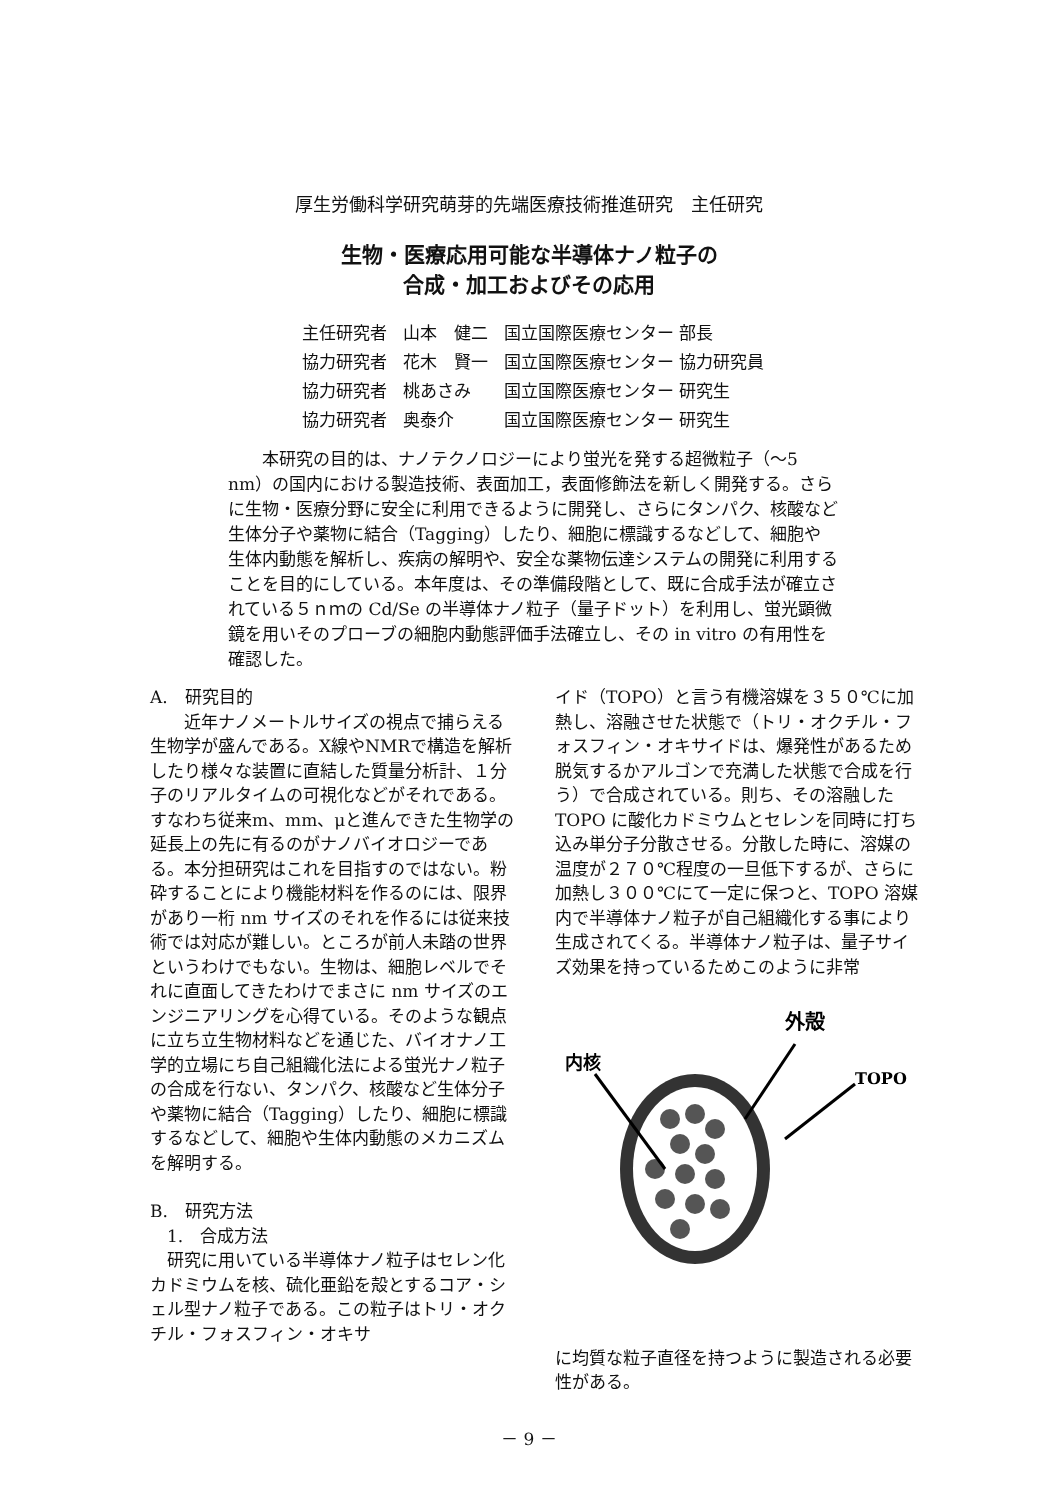厚生労働科学研究萌芽的先端医療技術推進研究　主任研究
生物・医療応用可能な半導体ナノ粒子の
合成・加工およびその応用
| 主任研究者 | 山本 健二 | 国立国際医療センター 部長 |
| 協力研究者 | 花木 賢一 | 国立国際医療センター 協力研究員 |
| 協力研究者 | 桃あさみ | 国立国際医療センター 研究生 |
| 協力研究者 | 奥泰介 | 国立国際医療センター 研究生 |
本研究の目的は、ナノテクノロジーにより蛍光を発する超微粒子（～5 nm）の国内における製造技術、表面加工，表面修飾法を新しく開発する。さらに生物・医療分野に安全に利用できるように開発し、さらにタンパク、核酸など生体分子や薬物に結合（Tagging）したり、細胞に標識するなどして、細胞や生体内動態を解析し、疾病の解明や、安全な薬物伝達システムの開発に利用することを目的にしている。本年度は、その準備段階として、既に合成手法が確立されている５ｎｍの Cd/Se の半導体ナノ粒子（量子ドット）を利用し、蛍光顕微鏡を用いそのプローブの細胞内動態評価手法確立し、その in vitro の有用性を確認した。
A.　研究目的
近年ナノメートルサイズの視点で捕らえる生物学が盛んである。X線やNMRで構造を解析したり様々な装置に直結した質量分析計、１分子のリアルタイムの可視化などがそれである。すなわち従来m、mm、μと進んできた生物学の延長上の先に有るのがナノバイオロジーである。本分担研究はこれを目指すのではない。粉砕することにより機能材料を作るのには、限界があり一桁 nm サイズのそれを作るには従来技術では対応が難しい。ところが前人未踏の世界というわけでもない。生物は、細胞レベルでそれに直面してきたわけでまさに nm サイズのエンジニアリングを心得ている。そのような観点に立ち立生物材料などを通じた、バイオナノ工学的立場にち自己組織化法による蛍光ナノ粒子の合成を行ない、タンパク、核酸など生体分子や薬物に結合（Tagging）したり、細胞に標識するなどして、細胞や生体内動態のメカニズムを解明する。
B.　研究方法
　1.　合成方法
研究に用いている半導体ナノ粒子はセレン化カドミウムを核、硫化亜鉛を殻とするコア・シェル型ナノ粒子である。この粒子はトリ・オクチル・フォスフィン・オキサ
イド（TOPO）と言う有機溶媒を３５０℃に加熱し、溶融させた状態で（トリ・オクチル・フォスフィン・オキサイドは、爆発性があるため脱気するかアルゴンで充満した状態で合成を行う）で合成されている。則ち、その溶融した TOPO に酸化カドミウムとセレンを同時に打ち込み単分子分散させる。分散した時に、溶媒の温度が２７０℃程度の一旦低下するが、さらに加熱し３００℃にて一定に保つと、TOPO 溶媒内で半導体ナノ粒子が自己組織化する事により生成されてくる。半導体ナノ粒子は、量子サイズ効果を持っているためこのように非常
内核
外殻
TOPO
に均質な粒子直径を持つように製造される必要性がある。
－ 9 －